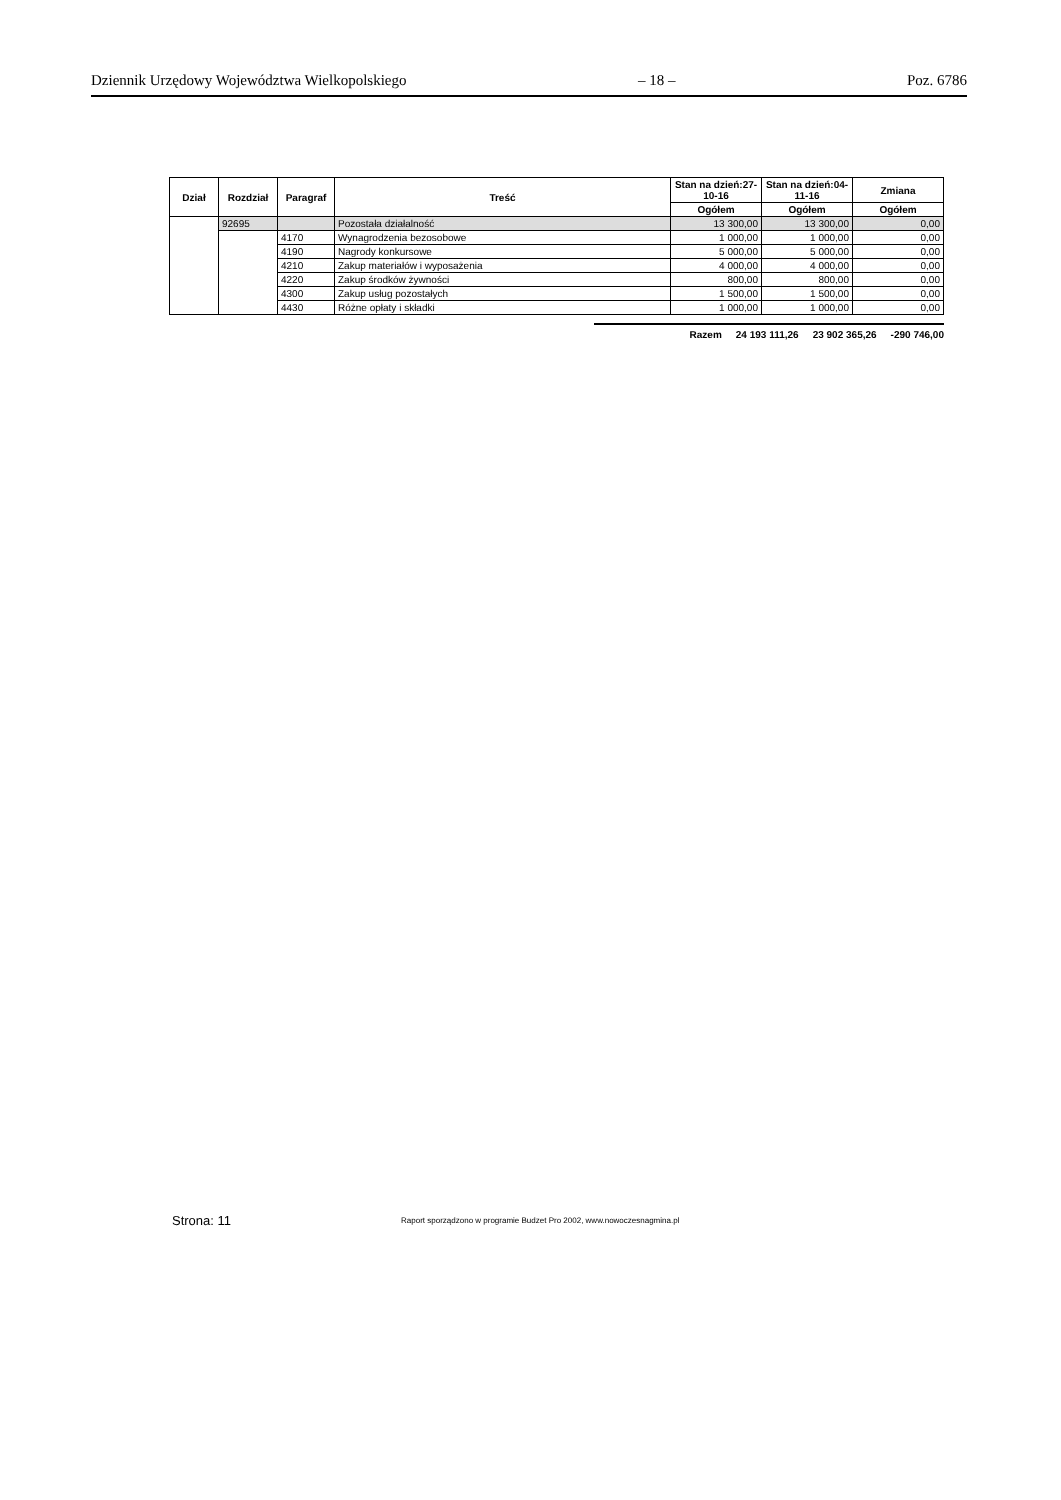Dziennik Urzędowy Województwa Wielkopolskiego – 18 – Poz. 6786
| Dział | Rozdział | Paragraf | Treść | Stan na dzień:27-10-16 | Stan na dzień:04-11-16 | Zmiana |
| --- | --- | --- | --- | --- | --- | --- |
| | | | | Ogółem | Ogółem | Ogółem |
| | 92695 | | Pozostała działalność | 13 300,00 | 13 300,00 | 0,00 |
| | | 4170 | Wynagrodzenia bezosobowe | 1 000,00 | 1 000,00 | 0,00 |
| | | 4190 | Nagrody konkursowe | 5 000,00 | 5 000,00 | 0,00 |
| | | 4210 | Zakup materiałów i wyposażenia | 4 000,00 | 4 000,00 | 0,00 |
| | | 4220 | Zakup środków żywności | 800,00 | 800,00 | 0,00 |
| | | 4300 | Zakup usług pozostałych | 1 500,00 | 1 500,00 | 0,00 |
| | | 4430 | Różne opłaty i składki | 1 000,00 | 1 000,00 | 0,00 |
Razem 24 193 111,26 23 902 365,26 -290 746,00
Strona: 11 Raport sporządzono w programie Budzet Pro 2002, www.nowoczesnagmina.pl